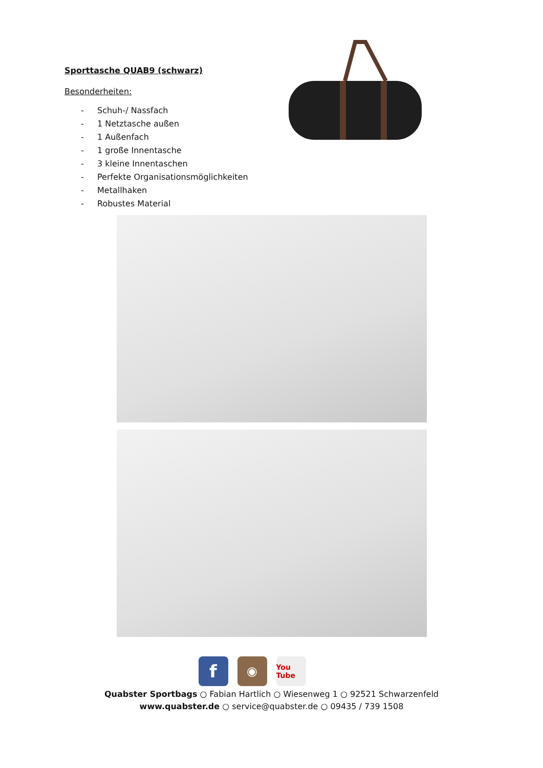Sporttasche QUAB9 (schwarz)
Besonderheiten:
- Schuh-/ Nassfach
- 1 Netztasche außen
- 1 Außenfach
- 1 große Innentasche
- 3 kleine Innentaschen
- Perfekte Organisationsmöglichkeiten
- Metallhaken
- Robustes Material
f
◉
You Tube
Quabster Sportbags ○ Fabian Hartlich ○ Wiesenweg 1 ○ 92521 Schwarzenfeld
www.quabster.de ○ service@quabster.de ○ 09435 / 739 1508